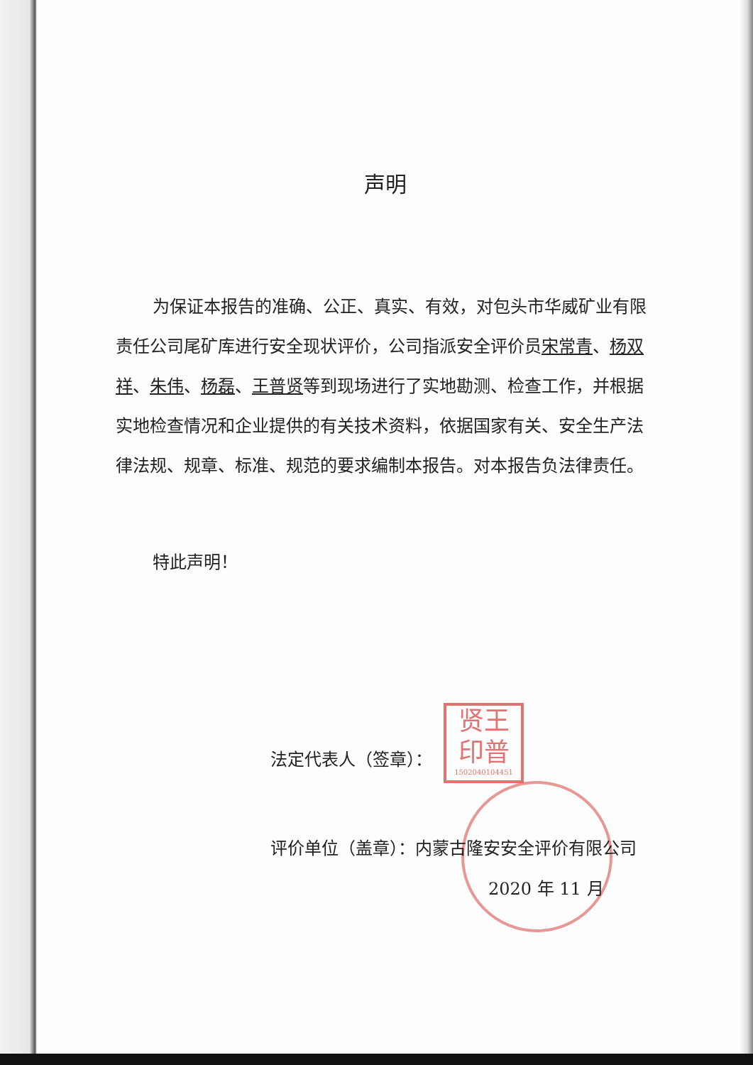声明
为保证本报告的准确、公正、真实、有效，对包头市华威矿业有限责任公司尾矿库进行安全现状评价，公司指派安全评价员宋常青、杨双祥、朱伟、杨磊、王普贤等到现场进行了实地勘测、检查工作，并根据实地检查情况和企业提供的有关技术资料，依据国家有关、安全生产法律法规、规章、标准、规范的要求编制本报告。对本报告负法律责任。
特此声明！
法定代表人（签章）：
评价单位（盖章）：内蒙古隆安安全评价有限公司
2020 年 11 月
贤王
印普
1502040104451